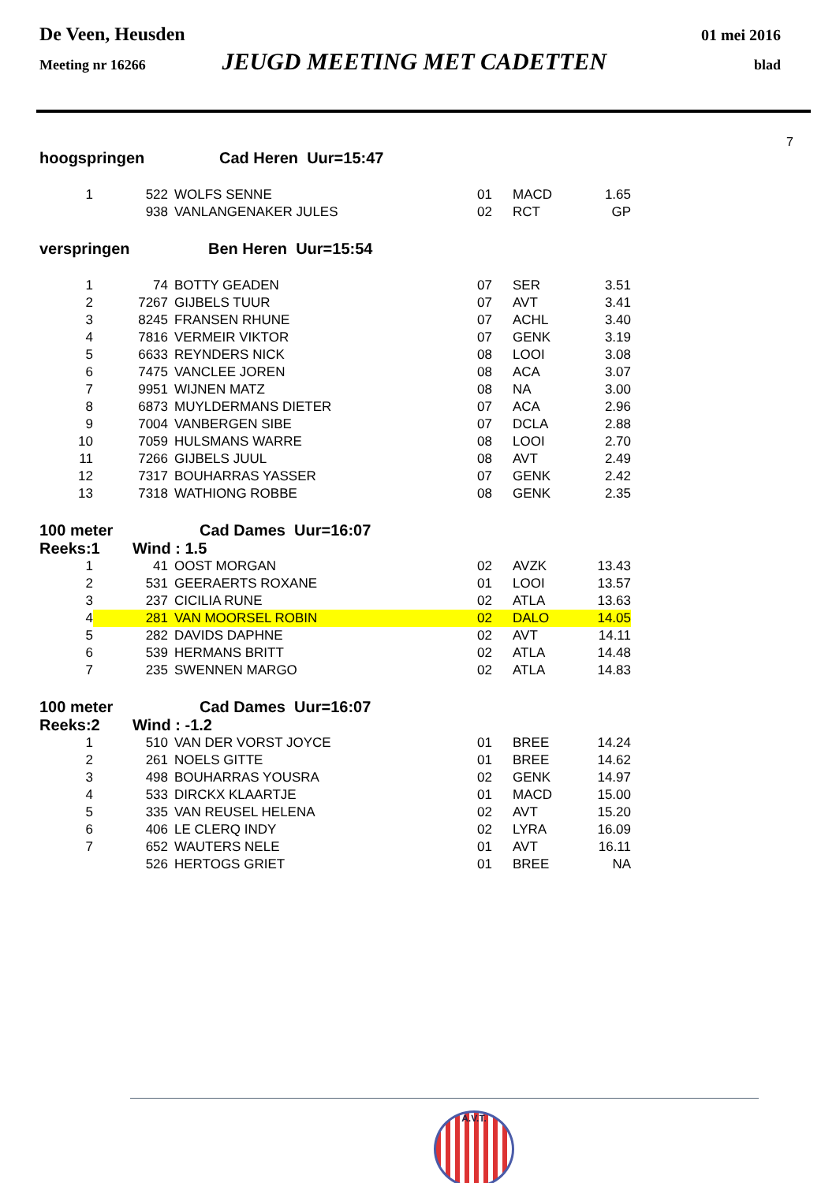De Veen, Heusden 01 mei 2016
Meeting nr 16266 JEUGD MEETING MET CADETTEN blad
7
hoogspringen Cad Heren Uur=15:47
| 1 | 522 | WOLFS SENNE | 01 | MACD | 1.65 |
| | 938 | VANLANGENAKER JULES | 02 | RCT | GP |
verspringen Ben Heren Uur=15:54
| 1 | 74 | BOTTY GEADEN | 07 | SER | 3.51 |
| 2 | 7267 | GIJBELS TUUR | 07 | AVT | 3.41 |
| 3 | 8245 | FRANSEN RHUNE | 07 | ACHL | 3.40 |
| 4 | 7816 | VERMEIR VIKTOR | 07 | GENK | 3.19 |
| 5 | 6633 | REYNDERS NICK | 08 | LOOI | 3.08 |
| 6 | 7475 | VANCLEE JOREN | 08 | ACA | 3.07 |
| 7 | 9951 | WIJNEN MATZ | 08 | NA | 3.00 |
| 8 | 6873 | MUYLDERMANS DIETER | 07 | ACA | 2.96 |
| 9 | 7004 | VANBERGEN SIBE | 07 | DCLA | 2.88 |
| 10 | 7059 | HULSMANS WARRE | 08 | LOOI | 2.70 |
| 11 | 7266 | GIJBELS JUUL | 08 | AVT | 2.49 |
| 12 | 7317 | BOUHARRAS YASSER | 07 | GENK | 2.42 |
| 13 | 7318 | WATHIONG ROBBE | 08 | GENK | 2.35 |
100 meter Cad Dames Uur=16:07
Reeks:1 Wind : 1.5
| 1 | 41 | OOST MORGAN | 02 | AVZK | 13.43 |
| 2 | 531 | GEERAERTS ROXANE | 01 | LOOI | 13.57 |
| 3 | 237 | CICILIA RUNE | 02 | ATLA | 13.63 |
| 4 | 281 | VAN MOORSEL ROBIN | 02 | DALO | 14.05 |
| 5 | 282 | DAVIDS DAPHNE | 02 | AVT | 14.11 |
| 6 | 539 | HERMANS BRITT | 02 | ATLA | 14.48 |
| 7 | 235 | SWENNEN MARGO | 02 | ATLA | 14.83 |
100 meter Cad Dames Uur=16:07
Reeks:2 Wind : -1.2
| 1 | 510 | VAN DER VORST JOYCE | 01 | BREE | 14.24 |
| 2 | 261 | NOELS GITTE | 01 | BREE | 14.62 |
| 3 | 498 | BOUHARRAS YOUSRA | 02 | GENK | 14.97 |
| 4 | 533 | DIRCKX KLAARTJE | 01 | MACD | 15.00 |
| 5 | 335 | VAN REUSEL HELENA | 02 | AVT | 15.20 |
| 6 | 406 | LE CLERQ INDY | 02 | LYRA | 16.09 |
| 7 | 652 | WAUTERS NELE | 01 | AVT | 16.11 |
| | 526 | HERTOGS GRIET | 01 | BREE | NA |
A.V.T.